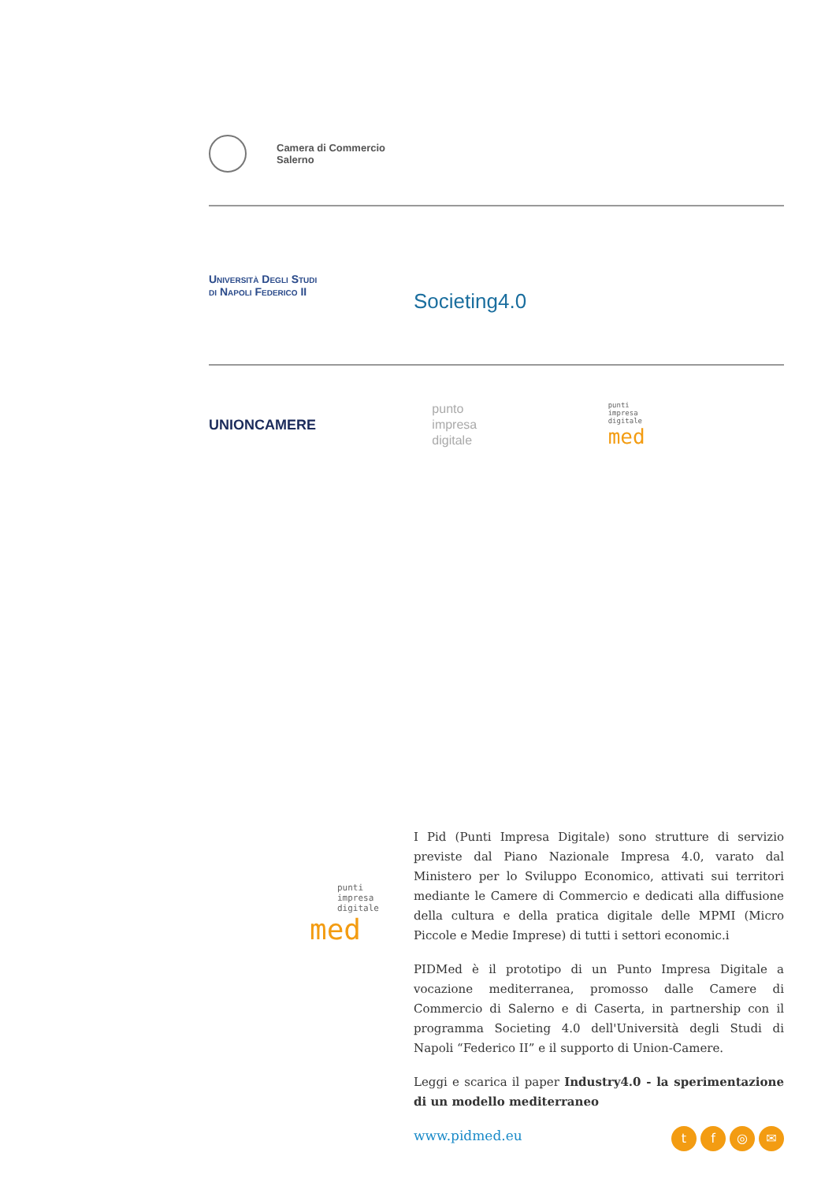Camera di Commercio
Salerno
Università Degli Studi
di Napoli Federico II
Societing4.0
UNIONCAMERE
punto
impresa
digitale
punti
impresa
digitale
med
punti
impresa
digitale
med
I Pid (Punti Impresa Digitale) sono strutture di servizio previste dal Piano Nazionale Impresa 4.0, varato dal Ministero per lo Sviluppo Economico, attivati sui territori mediante le Camere di Commercio e dedicati alla diffusione della cultura e della pratica digitale delle MPMI (Micro Piccole e Medie Imprese) di tutti i settori economic.i
PIDMed è il prototipo di un Punto Impresa Digitale a vocazione mediterranea, promosso dalle Camere di Commercio di Salerno e di Caserta, in partnership con il programma Societing 4.0 dell'Università degli Studi di Napoli “Federico II” e il supporto di Union-Camere.
Leggi e scarica il paper Industry4.0 - la sperimentazione di un modello mediterraneo
tf ◎ ✉ www.pidmed.eu